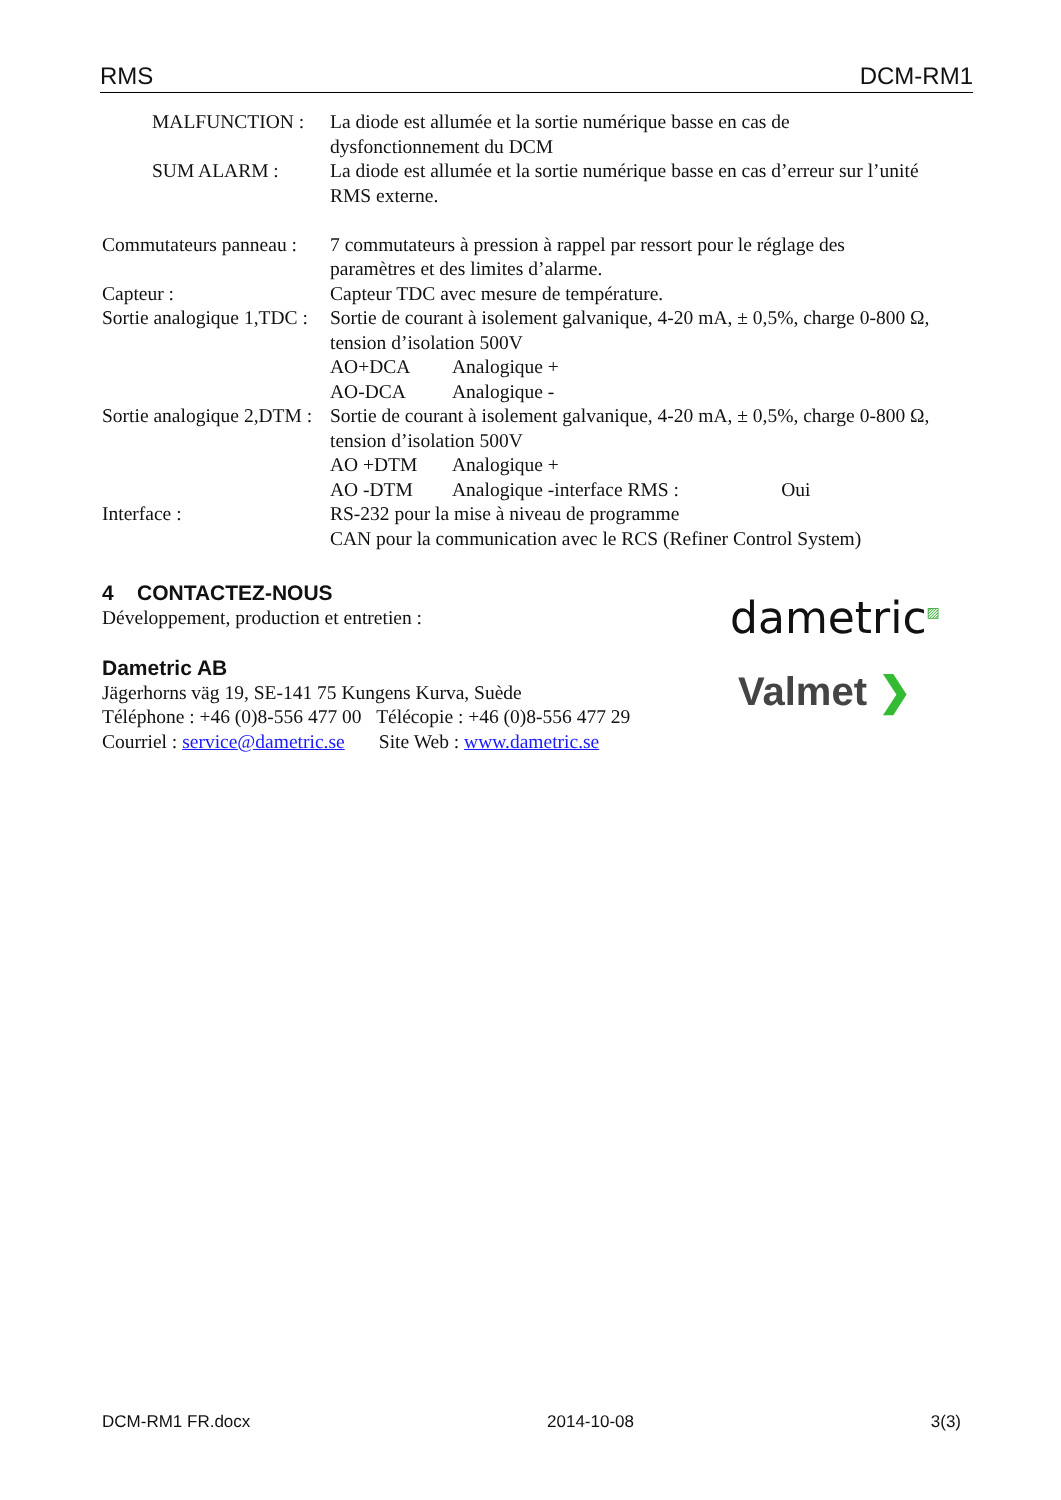RMS DCM-RM1
MALFUNCTION : La diode est allumée et la sortie numérique basse en cas de dysfonctionnement du DCM
SUM ALARM : La diode est allumée et la sortie numérique basse en cas d’erreur sur l’unité RMS externe.
Commutateurs panneau : 7 commutateurs à pression à rappel par ressort pour le réglage des paramètres et des limites d’alarme.
Capteur : Capteur TDC avec mesure de température.
Sortie analogique 1,TDC : Sortie de courant à isolement galvanique, 4-20 mA, ± 0,5%, charge 0-800 Ω, tension d’isolation 500V
AO+DCA Analogique +
AO-DCA Analogique -
Sortie analogique 2,DTM : Sortie de courant à isolement galvanique, 4-20 mA, ± 0,5%, charge 0-800 Ω, tension d’isolation 500V
AO +DTM Analogique +
AO -DTM Analogique -interface RMS : Oui
Interface : RS-232 pour la mise à niveau de programme
CAN pour la communication avec le RCS (Refiner Control System)
4 CONTACTEZ-NOUS
Développement, production et entretien :
Dametric AB
Jägerhorns väg 19, SE-141 75 Kungens Kurva, Suède
Téléphone : +46 (0)8-556 477 00 Télécopie : +46 (0)8-556 477 29
Courriel : service@dametric.se Site Web : www.dametric.se
dametric<sup>▨</sup>
Valmet ❯
DCM-RM1 FR.docx 2014-10-08 3(3)